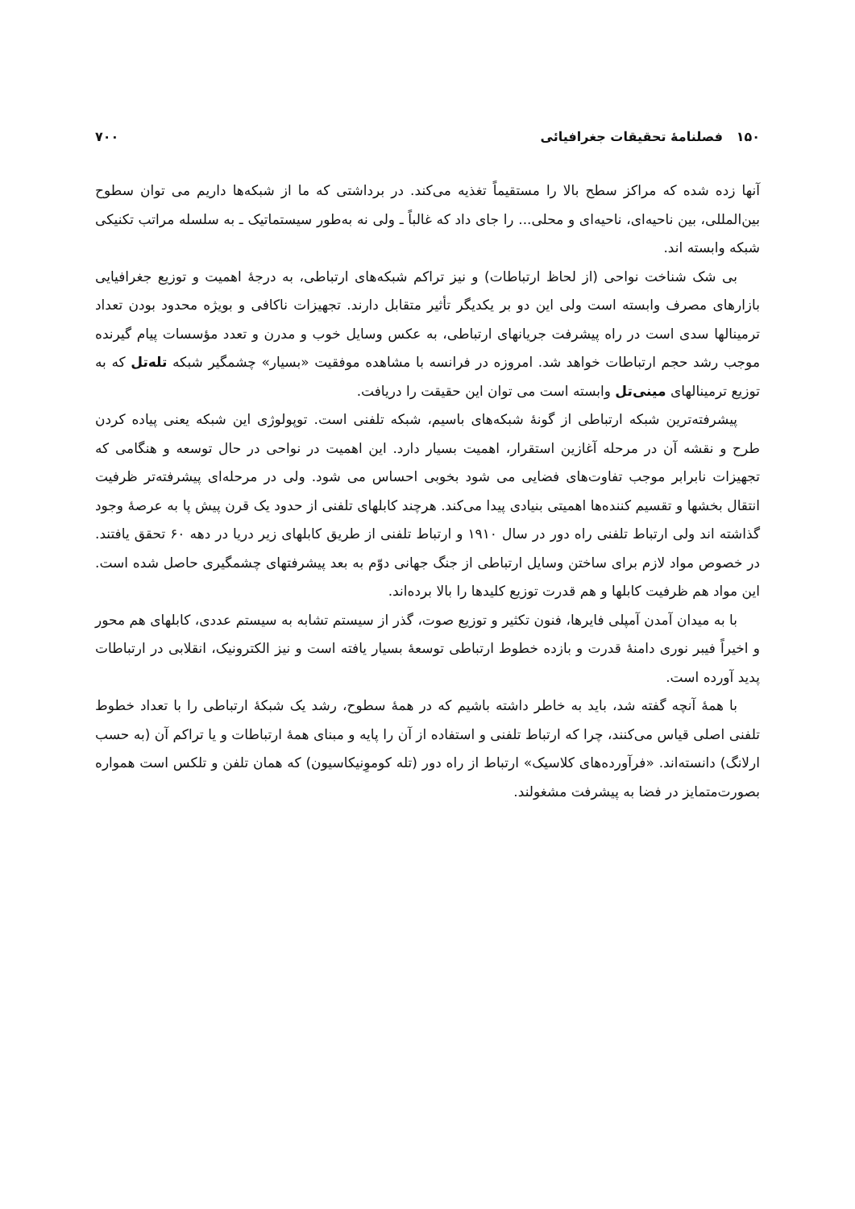۱۵۰ فصلنامهٔ تحقیقات جغرافیائی ۷۰۰
آنها زده شده که مراکز سطح بالا را مستقیماً تغذیه می‌کند. در برداشتی که ما از شبکه‌ها داریم می توان سطوح بین‌المللی، بین ناحیه‌ای، ناحیه‌ای و محلی... را جای داد که غالباً ـ ولی نه به‌طور سیستماتیک ـ به سلسله مراتب تکنیکی شبکه وابسته اند.
بی شک شناخت نواحی (از لحاظ ارتباطات) و نیز تراکم شبکه‌های ارتباطی، به درجهٔ اهمیت و توزیع جغرافیایی بازارهای مصرف وابسته است ولی این دو بر یکدیگر تأثیر متقابل دارند. تجهیزات ناکافی و بویژه محدود بودن تعداد ترمینالها سدی است در راه پیشرفت جریانهای ارتباطی، به عکس وسایل خوب و مدرن و تعدد مؤسسات پیام گیرنده موجب رشد حجم ارتباطات خواهد شد. امروزه در فرانسه با مشاهده موفقیت «بسیار» چشمگیر شبکه تله‌تل که به توزیع ترمینالهای مینی‌تل وابسته است می توان این حقیقت را دریافت.
پیشرفته‌ترین شبکه ارتباطی از گونهٔ شبکه‌های باسیم، شبکه تلفنی است. توپولوژی این شبکه یعنی پیاده کردن طرح و نقشه آن در مرحله آغازین استقرار، اهمیت بسیار دارد. این اهمیت در نواحی در حال توسعه و هنگامی که تجهیزات نابرابر موجب تفاوت‌های فضایی می شود بخوبی احساس می شود. ولی در مرحله‌ای پیشرفته‌تر ظرفیت انتقال بخشها و تقسیم کننده‌ها اهمیتی بنیادی پیدا می‌کند. هرچند کابلهای تلفنی از حدود یک قرن پیش پا به عرصهٔ وجود گذاشته اند ولی ارتباط تلفنی راه دور در سال ۱۹۱۰ و ارتباط تلفنی از طریق کابلهای زیر دریا در دهه ۶۰ تحقق یافتند. در خصوص مواد لازم برای ساختن وسایل ارتباطی از جنگ جهانی دوّم به بعد پیشرفتهای چشمگیری حاصل شده است. این مواد هم ظرفیت کابلها و هم قدرت توزیع کلیدها را بالا برده‌اند.
با به میدان آمدن آمپلی فایرها، فنون تکثیر و توزیع صوت، گذر از سیستم تشابه به سیستم عددی، کابلهای هم محور و اخیراً فیبر نوری دامنهٔ قدرت و بازده خطوط ارتباطی توسعهٔ بسیار یافته است و نیز الکترونیک، انقلابی در ارتباطات پدید آورده است.
با همهٔ آنچه گفته شد، باید به خاطر داشته باشیم که در همهٔ سطوح، رشد یک شبکهٔ ارتباطی را با تعداد خطوط تلفنی اصلی قیاس می‌کنند، چرا که ارتباط تلفنی و استفاده از آن را پایه و مبنای همهٔ ارتباطات و یا تراکم آن (به حسب ارلانگ) دانسته‌اند. «فرآورده‌های کلاسیک» ارتباط از راه دور (تله کوموِنیکاسیون) که همان تلفن و تلکس است همواره بصورت‌متمایز در فضا به پیشرفت مشغولند.